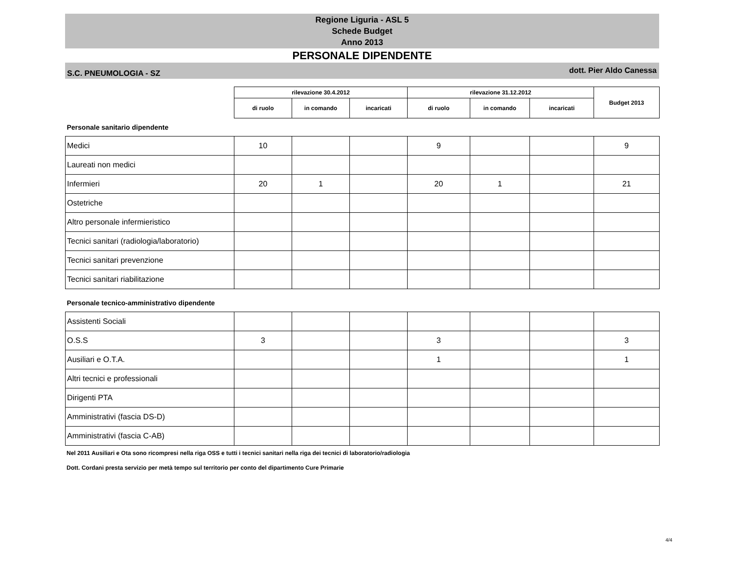Regione Liguria - ASL 5
Schede Budget
Anno 2013
PERSONALE DIPENDENTE
S.C. PNEUMOLOGIA - SZ dott. Pier Aldo Canessa
| | rilevazione 30.4.2012 | | | rilevazione 31.12.2012 | | | Budget 2013 |
| | di ruolo | in comando | incaricati | di ruolo | in comando | incaricati | |
| Personale sanitario dipendente | | | | | | | |
| Medici | 10 | | | 9 | | | 9 |
| Laureati non medici | | | | | | | |
| Infermieri | 20 | 1 | | 20 | 1 | | 21 |
| Ostetriche | | | | | | | |
| Altro personale infermieristico | | | | | | | |
| Tecnici sanitari (radiologia/laboratorio) | | | | | | | |
| Tecnici sanitari prevenzione | | | | | | | |
| Tecnici sanitari riabilitazione | | | | | | | |
| Personale tecnico-amministrativo dipendente | | | | | | | |
| Assistenti Sociali | | | | | | | |
| O.S.S | 3 | | | 3 | | | 3 |
| Ausiliari e O.T.A. | | | | 1 | | | 1 |
| Altri tecnici e professionali | | | | | | | |
| Dirigenti PTA | | | | | | | |
| Amministrativi (fascia DS-D) | | | | | | | |
| Amministrativi (fascia C-AB) | | | | | | | |
Nel 2011 Ausiliari e Ota sono ricompresi nella riga OSS e tutti i tecnici sanitari nella riga dei tecnici di laboratorio/radiologia
Dott. Cordani presta servizio per metà tempo sul territorio per conto del dipartimento Cure Primarie
4/4